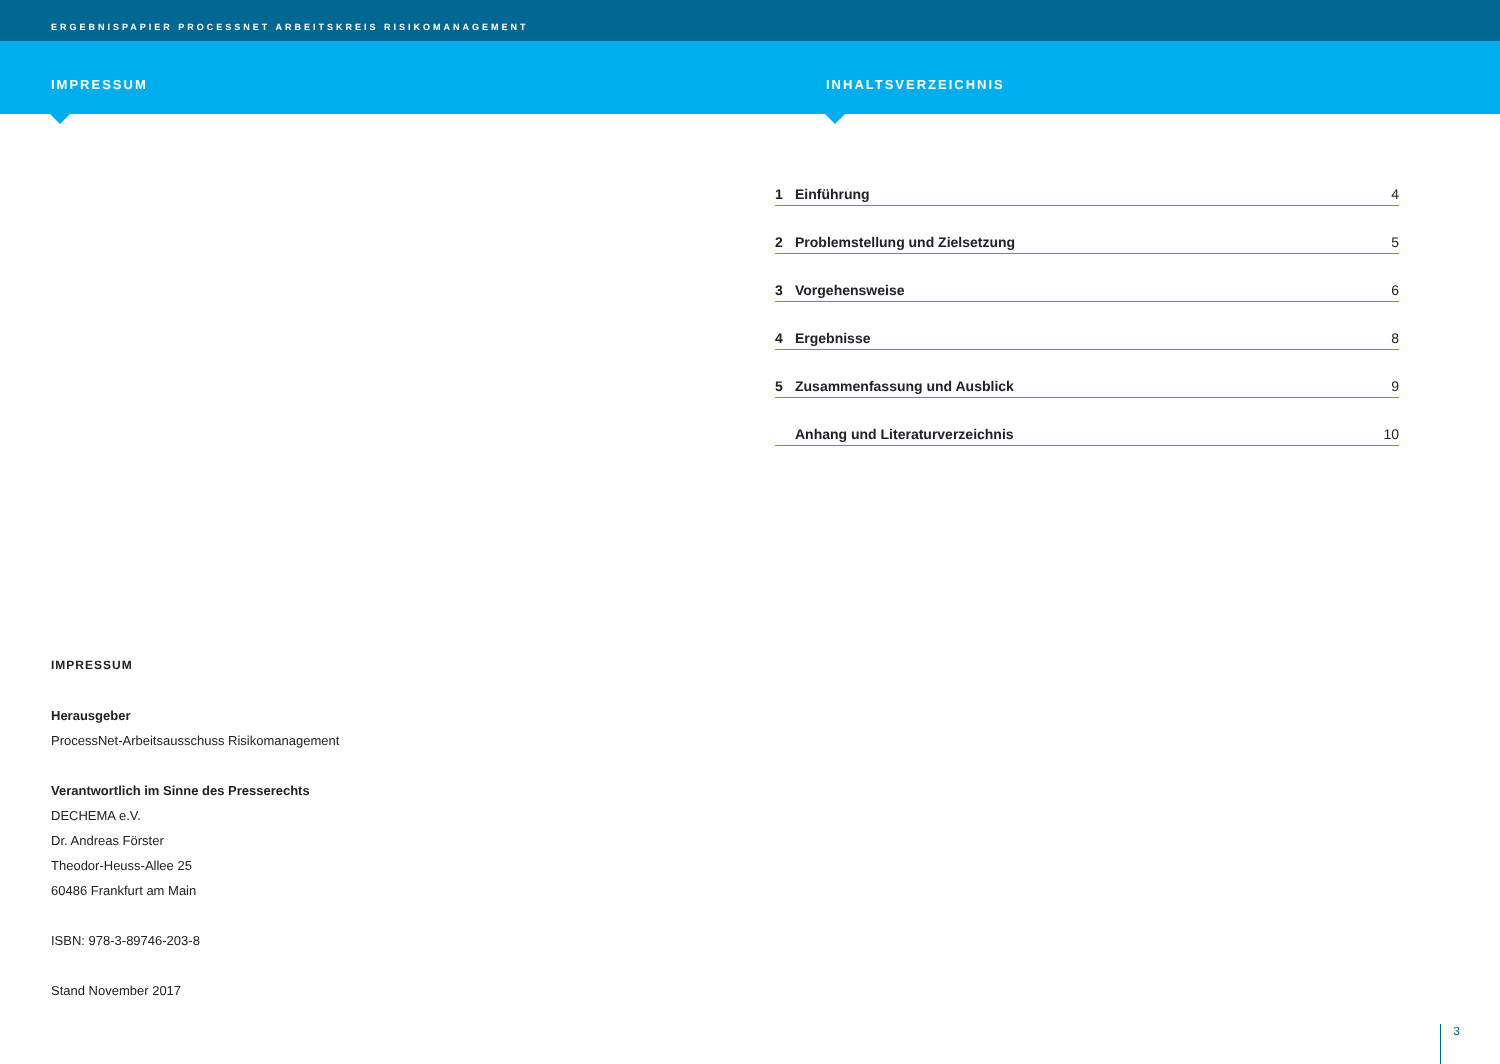ERGEBNISPAPIER PROCESSNET ARBEITSKREIS RISIKOMANAGEMENT
IMPRESSUM INHALTSVERZEICHNIS
IMPRESSUM
Herausgeber
ProcessNet-Arbeitsausschuss Risikomanagement
Verantwortlich im Sinne des Presserechts
DECHEMA e.V.
Dr. Andreas Förster
Theodor-Heuss-Allee 25
60486 Frankfurt am Main
ISBN: 978-3-89746-203-8
Stand November 2017
1 Einführung 4
2 Problemstellung und Zielsetzung 5
3 Vorgehensweise 6
4 Ergebnisse 8
5 Zusammenfassung und Ausblick 9
Anhang und Literaturverzeichnis 10
3